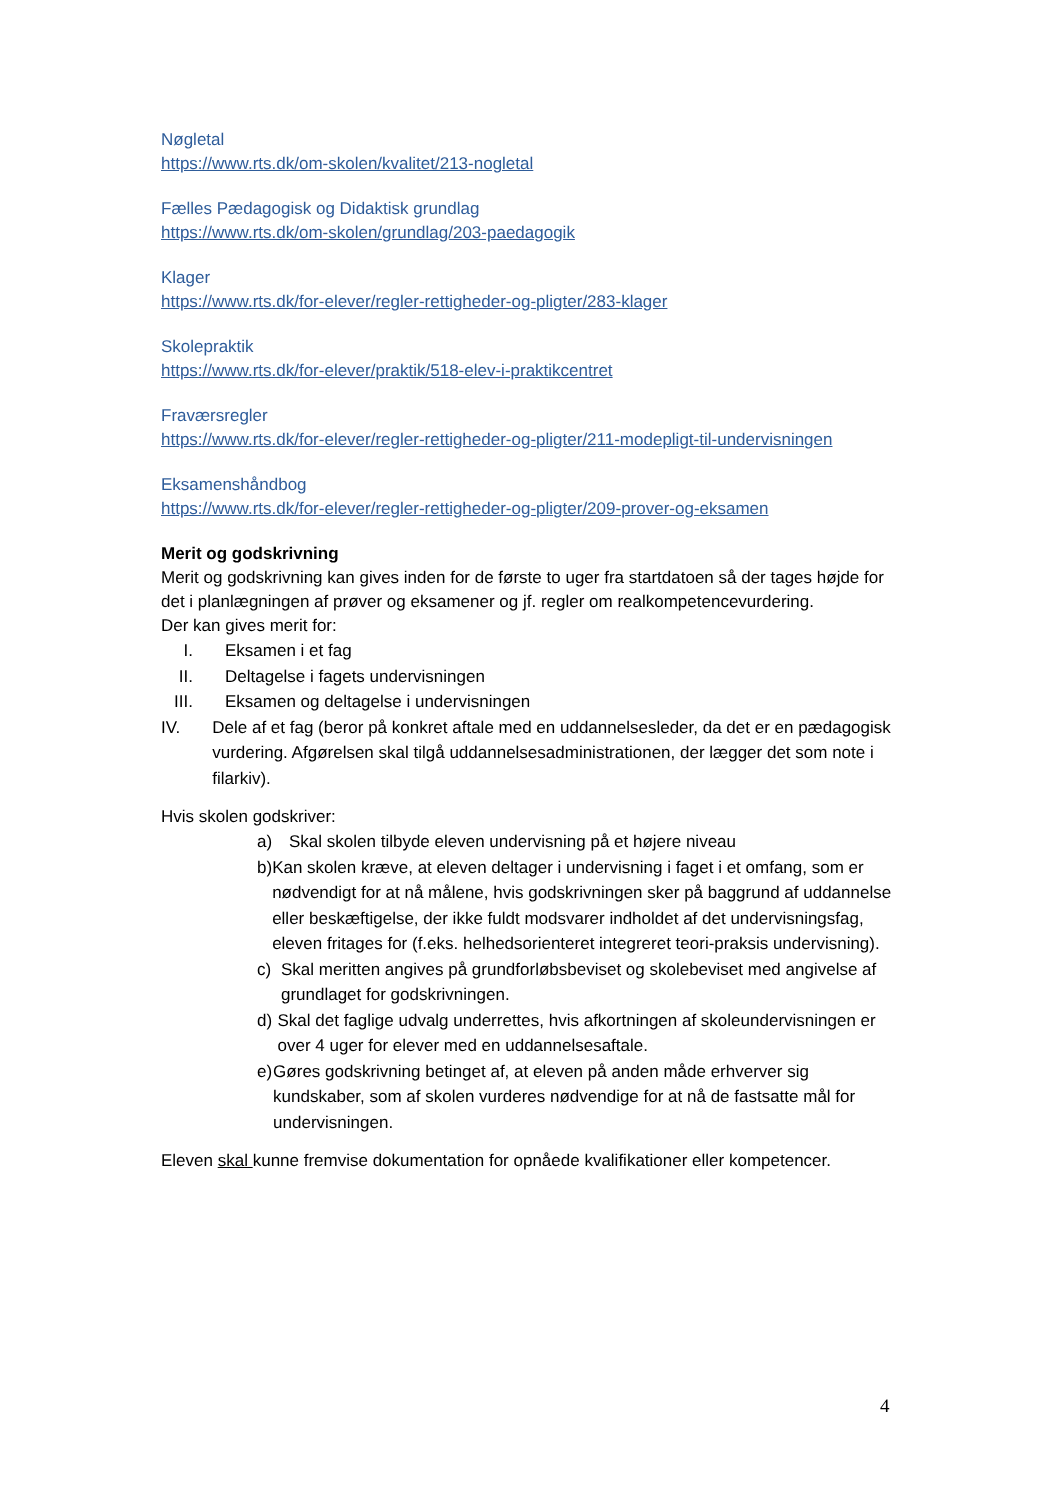Nøgletal
https://www.rts.dk/om-skolen/kvalitet/213-nogletal
Fælles Pædagogisk og Didaktisk grundlag
https://www.rts.dk/om-skolen/grundlag/203-paedagogik
Klager
https://www.rts.dk/for-elever/regler-rettigheder-og-pligter/283-klager
Skolepraktik
https://www.rts.dk/for-elever/praktik/518-elev-i-praktikcentret
Fraværsregler
https://www.rts.dk/for-elever/regler-rettigheder-og-pligter/211-modepligt-til-undervisningen
Eksamenshåndbog
https://www.rts.dk/for-elever/regler-rettigheder-og-pligter/209-prover-og-eksamen
Merit og godskrivning
Merit og godskrivning kan gives inden for de første to uger fra startdatoen så der tages højde for det i planlægningen af prøver og eksamener og jf. regler om realkompetencevurdering.
Der kan gives merit for:
I. Eksamen i et fag
II. Deltagelse i fagets undervisningen
III. Eksamen og deltagelse i undervisningen
IV. Dele af et fag (beror på konkret aftale med en uddannelsesleder, da det er en pædagogisk vurdering. Afgørelsen skal tilgå uddannelsesadministrationen, der lægger det som note i filarkiv).
Hvis skolen godskriver:
a) Skal skolen tilbyde eleven undervisning på et højere niveau
b) Kan skolen kræve, at eleven deltager i undervisning i faget i et omfang, som er nødvendigt for at nå målene, hvis godskrivningen sker på baggrund af uddannelse eller beskæftigelse, der ikke fuldt modsvarer indholdet af det undervisningsfag, eleven fritages for (f.eks. helhedsorienteret integreret teori-praksis undervisning).
c) Skal meritten angives på grundforløbsbeviset og skolebeviset med angivelse af grundlaget for godskrivningen.
d) Skal det faglige udvalg underrettes, hvis afkortningen af skoleundervisningen er over 4 uger for elever med en uddannelsesaftale.
e) Gøres godskrivning betinget af, at eleven på anden måde erhverver sig kundskaber, som af skolen vurderes nødvendige for at nå de fastsatte mål for undervisningen.
Eleven skal kunne fremvise dokumentation for opnåede kvalifikationer eller kompetencer.
4